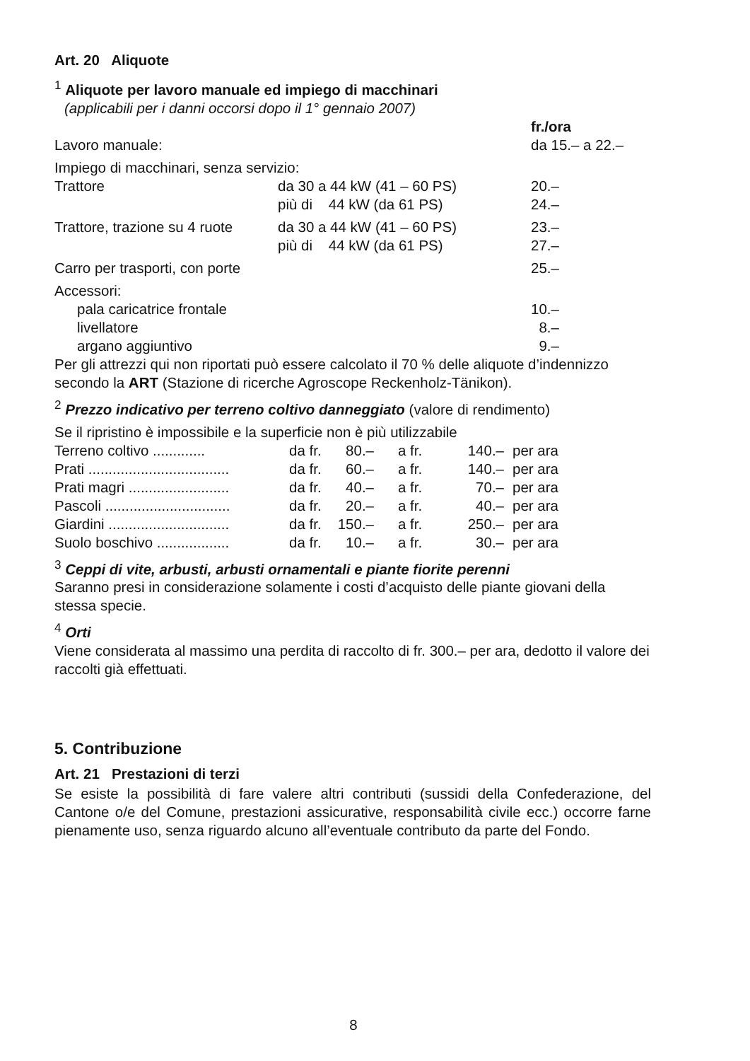Art. 20 Aliquote
<sup>1</sup> Aliquote per lavoro manuale ed impiego di macchinari
(applicabili per i danni occorsi dopo il 1° gennaio 2007)
| | | fr./ora |
| Lavoro manuale: | | da 15.– a 22.– |
| Impiego di macchinari, senza servizio: | | |
| Trattore | da 30 a 44 kW (41 – 60 PS) | 20.– |
| | più di 44 kW (da 61 PS) | 24.– |
| Trattore, trazione su 4 ruote | da 30 a 44 kW (41 – 60 PS) | 23.– |
| | più di 44 kW (da 61 PS) | 27.– |
| Carro per trasporti, con porte | | 25.– |
| Accessori: | | |
| pala caricatrice frontale | | 10.– |
| livellatore | | 8.– |
| argano aggiuntivo | | 9.– |
Per gli attrezzi qui non riportati può essere calcolato il 70 % delle aliquote d’indennizzo secondo la ART (Stazione di ricerche Agroscope Reckenholz-Tänikon).
<sup>2</sup> Prezzo indicativo per terreno coltivo danneggiato (valore di rendimento)
Se il ripristino è impossibile e la superficie non è più utilizzabile
| Terreno coltivo ............. | da fr. | 80.– | a fr. | 140.– | per ara |
| Prati ................................... | da fr. | 60.– | a fr. | 140.– | per ara |
| Prati magri ......................... | da fr. | 40.– | a fr. | 70.– | per ara |
| Pascoli ............................... | da fr. | 20.– | a fr. | 40.– | per ara |
| Giardini .............................. | da fr. | 150.– | a fr. | 250.– | per ara |
| Suolo boschivo .................. | da fr. | 10.– | a fr. | 30.– | per ara |
<sup>3</sup> Ceppi di vite, arbusti, arbusti ornamentali e piante fiorite perenni
Saranno presi in considerazione solamente i costi d’acquisto delle piante giovani della stessa specie.
<sup>4</sup> Orti
Viene considerata al massimo una perdita di raccolto di fr. 300.– per ara, dedotto il valore dei raccolti già effettuati.
5. Contribuzione
Art. 21 Prestazioni di terzi
Se esiste la possibilità di fare valere altri contributi (sussidi della Confederazione, del Cantone o/e del Comune, prestazioni assicurative, responsabilità civile ecc.) occorre farne pienamente uso, senza riguardo alcuno all’eventuale contributo da parte del Fondo.
8